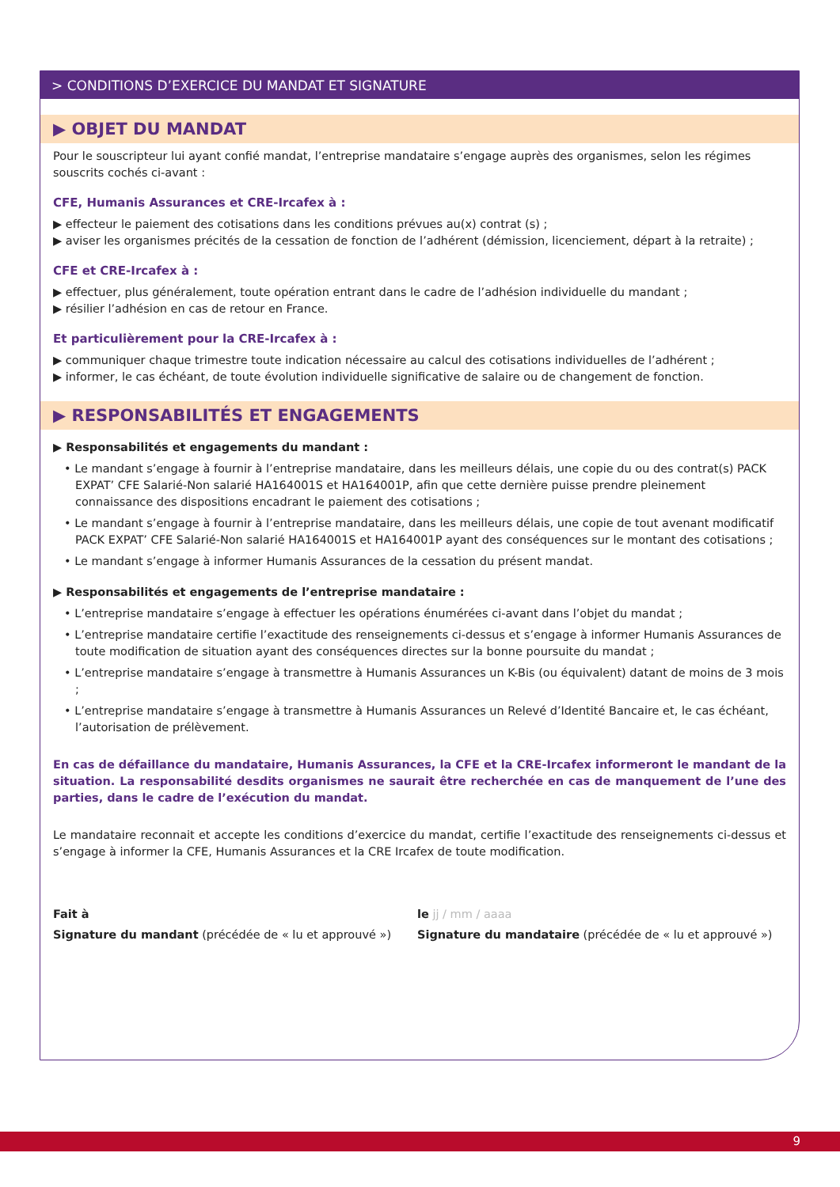> CONDITIONS D’EXERCICE DU MANDAT ET SIGNATURE
▶ OBJET DU MANDAT
Pour le souscripteur lui ayant confié mandat, l’entreprise mandataire s’engage auprès des organismes, selon les régimes souscrits cochés ci-avant :
CFE, Humanis Assurances et CRE-Ircafex à :
▶ effecteur le paiement des cotisations dans les conditions prévues au(x) contrat (s) ;
▶ aviser les organismes précités de la cessation de fonction de l’adhérent (démission, licenciement, départ à la retraite) ;
CFE et CRE-Ircafex à :
▶ effectuer, plus généralement, toute opération entrant dans le cadre de l’adhésion individuelle du mandant ;
▶ résilier l’adhésion en cas de retour en France.
Et particulièrement pour la CRE-Ircafex à :
▶ communiquer chaque trimestre toute indication nécessaire au calcul des cotisations individuelles de l’adhérent ;
▶ informer, le cas échéant, de toute évolution individuelle significative de salaire ou de changement de fonction.
▶ RESPONSABILITÉS ET ENGAGEMENTS
▶ Responsabilités et engagements du mandant :
• Le mandant s’engage à fournir à l’entreprise mandataire, dans les meilleurs délais, une copie du ou des contrat(s) PACK EXPAT’ CFE Salarié-Non salarié HA164001S et HA164001P, afin que cette dernière puisse prendre pleinement connaissance des dispositions encadrant le paiement des cotisations ;
• Le mandant s’engage à fournir à l’entreprise mandataire, dans les meilleurs délais, une copie de tout avenant modificatif PACK EXPAT’ CFE Salarié-Non salarié HA164001S et HA164001P ayant des conséquences sur le montant des cotisations ;
• Le mandant s’engage à informer Humanis Assurances de la cessation du présent mandat.
▶ Responsabilités et engagements de l’entreprise mandataire :
• L’entreprise mandataire s’engage à effectuer les opérations énumérées ci-avant dans l’objet du mandat ;
• L’entreprise mandataire certifie l’exactitude des renseignements ci-dessus et s’engage à informer Humanis Assurances de toute modification de situation ayant des conséquences directes sur la bonne poursuite du mandat ;
• L’entreprise mandataire s’engage à transmettre à Humanis Assurances un K-Bis (ou équivalent) datant de moins de 3 mois ;
• L’entreprise mandataire s’engage à transmettre à Humanis Assurances un Relevé d’Identité Bancaire et, le cas échéant, l’autorisation de prélèvement.
En cas de défaillance du mandataire, Humanis Assurances, la CFE et la CRE-Ircafex informeront le mandant de la situation. La responsabilité desdits organismes ne saurait être recherchée en cas de manquement de l’une des parties, dans le cadre de l’exécution du mandat.
Le mandataire reconnait et accepte les conditions d’exercice du mandat, certifie l’exactitude des renseignements ci-dessus et s’engage à informer la CFE, Humanis Assurances et la CRE Ircafex de toute modification.
Fait à le jj / mm / aaaa
Signature du mandant (précédée de « lu et approuvé »)
Signature du mandataire (précédée de « lu et approuvé »)
9